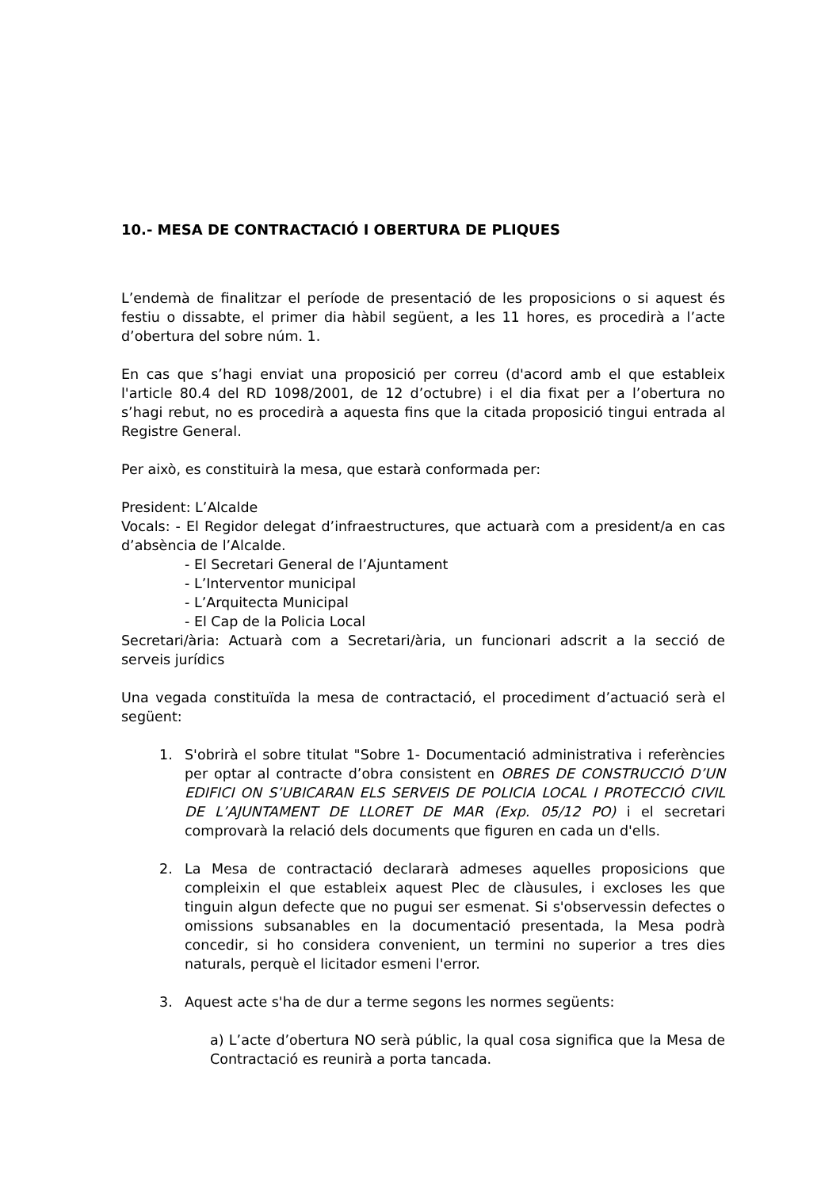10.- MESA DE CONTRACTACIÓ I OBERTURA DE PLIQUES
L’endemà de finalitzar el període de presentació de les proposicions o si aquest és festiu o dissabte, el primer dia hàbil següent, a les 11 hores, es procedirà a l’acte d’obertura del sobre núm. 1.
En cas que s’hagi enviat una proposició per correu (d'acord amb el que estableix l'article 80.4 del RD 1098/2001, de 12 d’octubre) i el dia fixat per a l’obertura no s’hagi rebut, no es procedirà a aquesta fins que la citada proposició tingui entrada al Registre General.
Per això, es constituirà la mesa, que estarà conformada per:
President: L’Alcalde
Vocals: - El Regidor delegat d’infraestructures, que actuarà com a president/a en cas d’absència de l’Alcalde.
- El Secretari General de l’Ajuntament
- L’Interventor municipal
- L’Arquitecta Municipal
- El Cap de la Policia Local
Secretari/ària: Actuarà com a Secretari/ària, un funcionari adscrit a la secció de serveis jurídics
Una vegada constituïda la mesa de contractació, el procediment d’actuació serà el següent:
1. S'obrirà el sobre titulat "Sobre 1- Documentació administrativa i referències per optar al contracte d’obra consistent en OBRES DE CONSTRUCCIÓ D’UN EDIFICI ON S’UBICARAN ELS SERVEIS DE POLICIA LOCAL I PROTECCIÓ CIVIL DE L’AJUNTAMENT DE LLORET DE MAR (Exp. 05/12 PO) i el secretari comprovarà la relació dels documents que figuren en cada un d'ells.
2. La Mesa de contractació declararà admeses aquelles proposicions que compleixin el que estableix aquest Plec de clàusules, i excloses les que tinguin algun defecte que no pugui ser esmenat. Si s'observessin defectes o omissions subsanables en la documentació presentada, la Mesa podrà concedir, si ho considera convenient, un termini no superior a tres dies naturals, perquè el licitador esmeni l'error.
3. Aquest acte s'ha de dur a terme segons les normes següents:
a) L’acte d’obertura NO serà públic, la qual cosa significa que la Mesa de Contractació es reunirà a porta tancada.